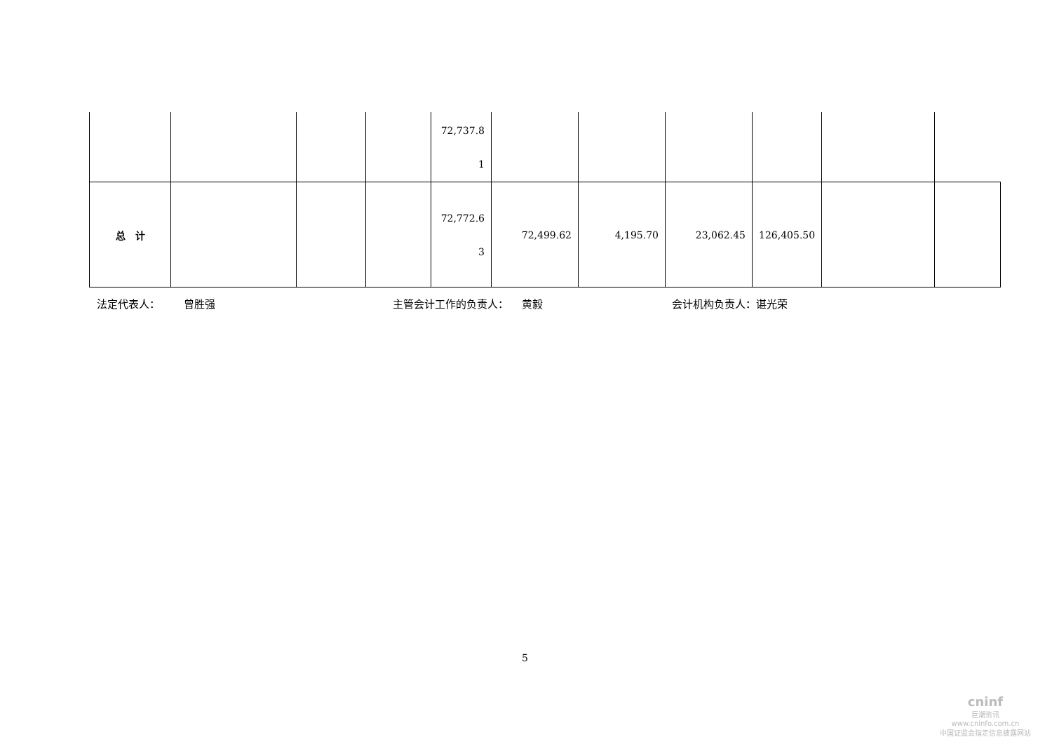| | | | | 72,737.8 1 | | | | | | |
| 总 计 | | | | 72,772.6 3 | 72,499.62 | 4,195.70 | 23,062.45 | 126,405.50 | | |
法定代表人： 曾胜强 主管会计工作的负责人： 黄毅 会计机构负责人：谌光荣
5
cninf
巨潮资讯
www.cninfo.com.cn
中国证监会指定信息披露网站